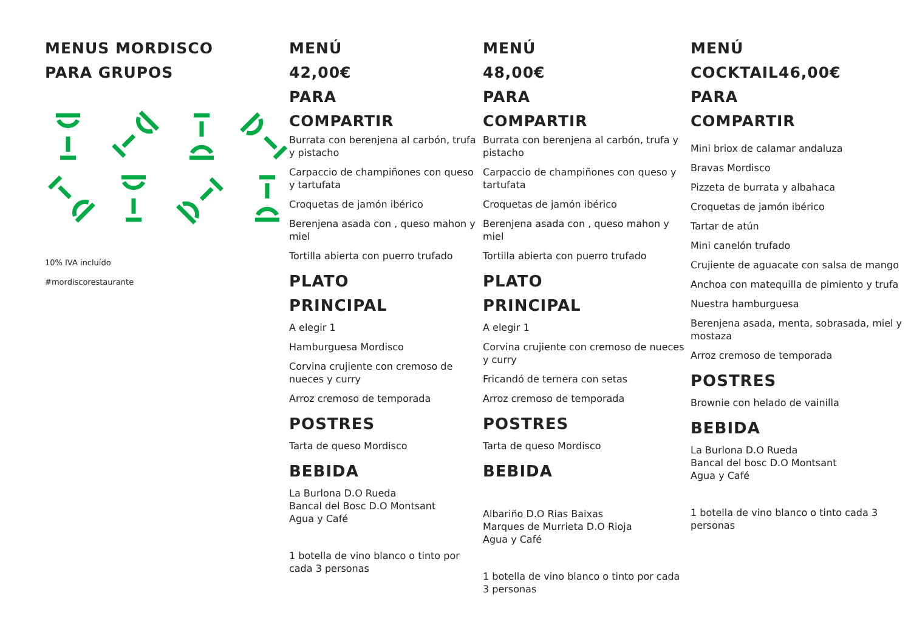MENUS MORDISCO
PARA GRUPOS
10% IVA incluído
#mordiscorestaurante
MENÚ
42,00€
PARA
COMPARTIR
Burrata con berenjena al carbón, trufa y pistacho
Carpaccio de champiñones con queso y tartufata
Croquetas de jamón ibérico
Berenjena asada con , queso mahon y miel
Tortilla abierta con puerro trufado
PLATO
PRINCIPAL
A elegir 1
Hamburguesa Mordisco
Corvina crujiente con cremoso de nueces y curry
Arroz cremoso de temporada
POSTRES
Tarta de queso Mordisco
BEBIDA
La Burlona D.O Rueda
Bancal del Bosc D.O Montsant
Agua y Café
1 botella de vino blanco o tinto por cada 3 personas
MENÚ
48,00€
PARA
COMPARTIR
Burrata con berenjena al carbón, trufa y pistacho
Carpaccio de champiñones con queso y tartufata
Croquetas de jamón ibérico
Berenjena asada con , queso mahon y miel
Tortilla abierta con puerro trufado
PLATO
PRINCIPAL
A elegir 1
Corvina crujiente con cremoso de nueces y curry
Fricandó de ternera con setas
Arroz cremoso de temporada
POSTRES
Tarta de queso Mordisco
BEBIDA
Albariño D.O Rias Baixas
Marques de Murrieta D.O Rioja
Agua y Café
1 botella de vino blanco o tinto por cada 3 personas
MENÚ
COCKTAIL46,00€
PARA
COMPARTIR
Mini briox de calamar andaluza
Bravas Mordisco
Pizzeta de burrata y albahaca
Croquetas de jamón ibérico
Tartar de atún
Mini canelón trufado
Crujiente de aguacate con salsa de mango
Anchoa con matequilla de pimiento y trufa
Nuestra hamburguesa
Berenjena asada, menta, sobrasada, miel y mostaza
Arroz cremoso de temporada
POSTRES
Brownie con helado de vainilla
BEBIDA
La Burlona D.O Rueda
Bancal del bosc D.O Montsant
Agua y Café
1 botella de vino blanco o tinto cada 3 personas